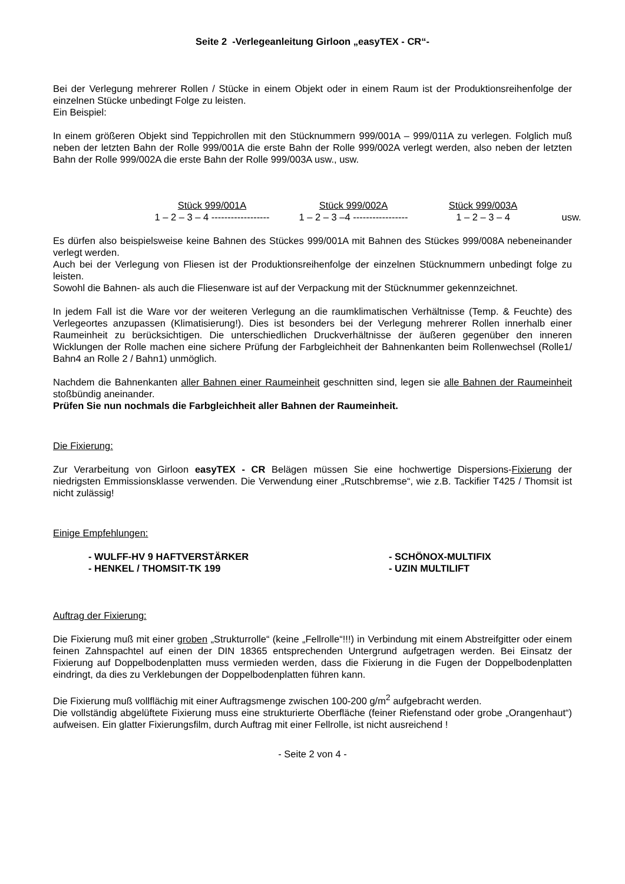Seite 2 -Verlegeanleitung Girloon „easyTEX - CR“-
Bei der Verlegung mehrerer Rollen / Stücke in einem Objekt oder in einem Raum ist der Produktionsreihenfolge der einzelnen Stücke unbedingt Folge zu leisten.
Ein Beispiel:
In einem größeren Objekt sind Teppichrollen mit den Stücknummern 999/001A – 999/011A zu verlegen. Folglich muß neben der letzten Bahn der Rolle 999/001A die erste Bahn der Rolle 999/002A verlegt werden, also neben der letzten Bahn der Rolle 999/002A die erste Bahn der Rolle 999/003A usw., usw.
Stück 999/001A
Stück 999/002A
Stück 999/003A
1 – 2 – 3 – 4 ------------------
1 – 2 – 3 –4 -----------------
1 – 2 – 3 – 4
usw.
Es dürfen also beispielsweise keine Bahnen des Stückes 999/001A mit Bahnen des Stückes 999/008A nebeneinander verlegt werden.
Auch bei der Verlegung von Fliesen ist der Produktionsreihenfolge der einzelnen Stücknummern unbedingt folge zu leisten.
Sowohl die Bahnen- als auch die Fliesenware ist auf der Verpackung mit der Stücknummer gekennzeichnet.
In jedem Fall ist die Ware vor der weiteren Verlegung an die raumklimatischen Verhältnisse (Temp. & Feuchte) des Verlegeortes anzupassen (Klimatisierung!). Dies ist besonders bei der Verlegung mehrerer Rollen innerhalb einer Raumeinheit zu berücksichtigen. Die unterschiedlichen Druckverhältnisse der äußeren gegenüber den inneren Wicklungen der Rolle machen eine sichere Prüfung der Farbgleichheit der Bahnenkanten beim Rollenwechsel (Rolle1/ Bahn4 an Rolle 2 / Bahn1) unmöglich.
Nachdem die Bahnenkanten aller Bahnen einer Raumeinheit geschnitten sind, legen sie alle Bahnen der Raumeinheit stoßbündig aneinander.
Prüfen Sie nun nochmals die Farbgleichheit aller Bahnen der Raumeinheit.
Die Fixierung:
Zur Verarbeitung von Girloon easyTEX - CR Belägen müssen Sie eine hochwertige Dispersions-Fixierung der niedrigsten Emmissionsklasse verwenden. Die Verwendung einer „Rutschbremse“, wie z.B. Tackifier T425 / Thomsit ist nicht zulässig!
Einige Empfehlungen:
- WULFF-HV 9 HAFTVERSTÄRKER
- SCHÖNOX-MULTIFIX
- HENKEL / THOMSIT-TK 199
- UZIN MULTILIFT
Auftrag der Fixierung:
Die Fixierung muß mit einer groben „Strukturrolle“ (keine „Fellrolle“!!!) in Verbindung mit einem Abstreifgitter oder einem feinen Zahnspachtel auf einen der DIN 18365 entsprechenden Untergrund aufgetragen werden. Bei Einsatz der Fixierung auf Doppelbodenplatten muss vermieden werden, dass die Fixierung in die Fugen der Doppelbodenplatten eindringt, da dies zu Verklebungen der Doppelbodenplatten führen kann.
Die Fixierung muß vollflächig mit einer Auftragsmenge zwischen 100-200 g/m<sup>2</sup> aufgebracht werden.
Die vollständig abgelüftete Fixierung muss eine strukturierte Oberfläche (feiner Riefenstand oder grobe „Orangenhaut“) aufweisen. Ein glatter Fixierungsfilm, durch Auftrag mit einer Fellrolle, ist nicht ausreichend !
- Seite 2 von 4 -